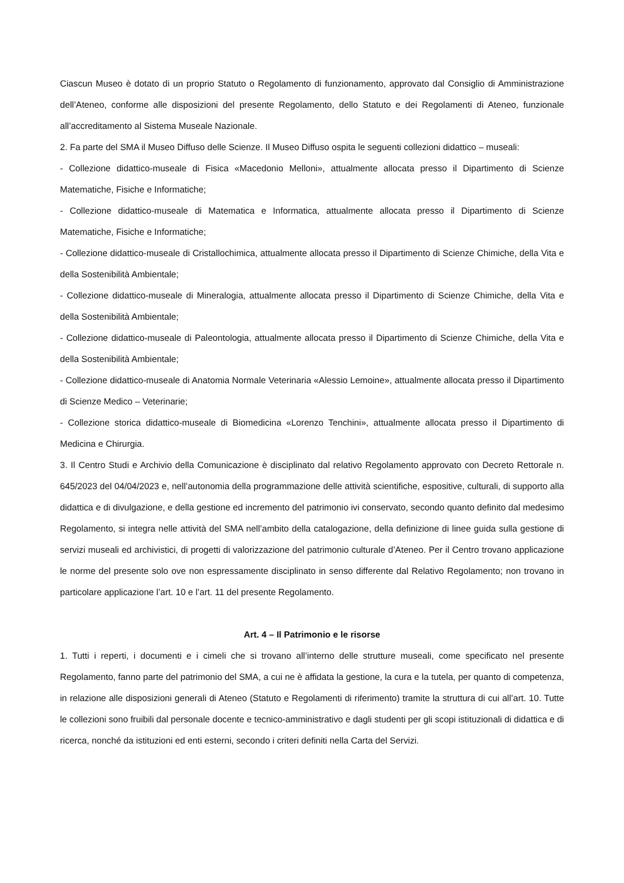Ciascun Museo è dotato di un proprio Statuto o Regolamento di funzionamento, approvato dal Consiglio di Amministrazione dell’Ateneo, conforme alle disposizioni del presente Regolamento, dello Statuto e dei Regolamenti di Ateneo, funzionale all’accreditamento al Sistema Museale Nazionale.
2. Fa parte del SMA il Museo Diffuso delle Scienze. Il Museo Diffuso ospita le seguenti collezioni didattico – museali:
- Collezione didattico-museale di Fisica «Macedonio Melloni», attualmente allocata presso il Dipartimento di Scienze Matematiche, Fisiche e Informatiche;
- Collezione didattico-museale di Matematica e Informatica, attualmente allocata presso il Dipartimento di Scienze Matematiche, Fisiche e Informatiche;
- Collezione didattico-museale di Cristallochimica, attualmente allocata presso il Dipartimento di Scienze Chimiche, della Vita e della Sostenibilità Ambientale;
- Collezione didattico-museale di Mineralogia, attualmente allocata presso il Dipartimento di Scienze Chimiche, della Vita e della Sostenibilità Ambientale;
- Collezione didattico-museale di Paleontologia, attualmente allocata presso il Dipartimento di Scienze Chimiche, della Vita e della Sostenibilità Ambientale;
- Collezione didattico-museale di Anatomia Normale Veterinaria «Alessio Lemoine», attualmente allocata presso il Dipartimento di Scienze Medico – Veterinarie;
- Collezione storica didattico-museale di Biomedicina «Lorenzo Tenchini», attualmente allocata presso il Dipartimento di Medicina e Chirurgia.
3. Il Centro Studi e Archivio della Comunicazione è disciplinato dal relativo Regolamento approvato con Decreto Rettorale n. 645/2023 del 04/04/2023 e, nell’autonomia della programmazione delle attività scientifiche, espositive, culturali, di supporto alla didattica e di divulgazione, e della gestione ed incremento del patrimonio ivi conservato, secondo quanto definito dal medesimo Regolamento, si integra nelle attività del SMA nell’ambito della catalogazione, della definizione di linee guida sulla gestione di servizi museali ed archivistici, di progetti di valorizzazione del patrimonio culturale d’Ateneo. Per il Centro trovano applicazione le norme del presente solo ove non espressamente disciplinato in senso differente dal Relativo Regolamento; non trovano in particolare applicazione l’art. 10 e l’art. 11 del presente Regolamento.
Art. 4 – Il Patrimonio e le risorse
1. Tutti i reperti, i documenti e i cimeli che si trovano all’interno delle strutture museali, come specificato nel presente Regolamento, fanno parte del patrimonio del SMA, a cui ne è affidata la gestione, la cura e la tutela, per quanto di competenza, in relazione alle disposizioni generali di Ateneo (Statuto e Regolamenti di riferimento) tramite la struttura di cui all’art. 10. Tutte le collezioni sono fruibili dal personale docente e tecnico-amministrativo e dagli studenti per gli scopi istituzionali di didattica e di ricerca, nonché da istituzioni ed enti esterni, secondo i criteri definiti nella Carta del Servizi.